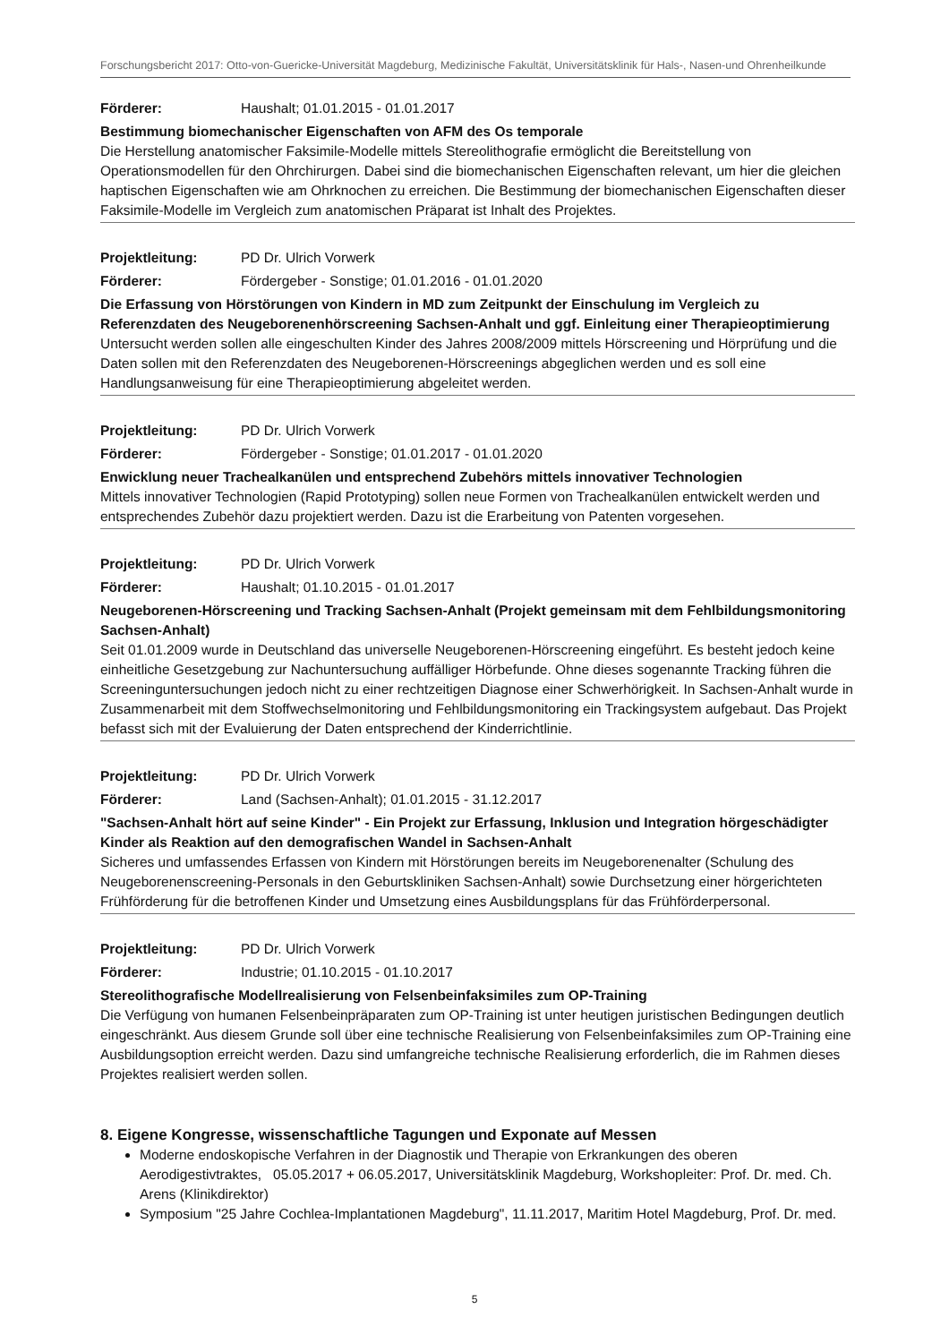Forschungsbericht 2017: Otto-von-Guericke-Universität Magdeburg, Medizinische Fakultät, Universitätsklinik für Hals-, Nasen-und Ohrenheilkunde
Förderer: Haushalt; 01.01.2015 - 01.01.2017
Bestimmung biomechanischer Eigenschaften von AFM des Os temporale
Die Herstellung anatomischer Faksimile-Modelle mittels Stereolithografie ermöglicht die Bereitstellung von Operationsmodellen für den Ohrchirurgen. Dabei sind die biomechanischen Eigenschaften relevant, um hier die gleichen haptischen Eigenschaften wie am Ohrknochen zu erreichen. Die Bestimmung der biomechanischen Eigenschaften dieser Faksimile-Modelle im Vergleich zum anatomischen Präparat ist Inhalt des Projektes.
Projektleitung: PD Dr. Ulrich Vorwerk
Förderer: Fördergeber - Sonstige; 01.01.2016 - 01.01.2020
Die Erfassung von Hörstörungen von Kindern in MD zum Zeitpunkt der Einschulung im Vergleich zu Referenzdaten des Neugeborenenhörscreening Sachsen-Anhalt und ggf. Einleitung einer Therapieoptimierung
Untersucht werden sollen alle eingeschulten Kinder des Jahres 2008/2009 mittels Hörscreening und Hörprüfung und die Daten sollen mit den Referenzdaten des Neugeborenen-Hörscreenings abgeglichen werden und es soll eine Handlungsanweisung für eine Therapieoptimierung abgeleitet werden.
Projektleitung: PD Dr. Ulrich Vorwerk
Förderer: Fördergeber - Sonstige; 01.01.2017 - 01.01.2020
Enwicklung neuer Trachealkanülen und entsprechend Zubehörs mittels innovativer Technologien
Mittels innovativer Technologien (Rapid Prototyping) sollen neue Formen von Trachealkanülen entwickelt werden und entsprechendes Zubehör dazu projektiert werden. Dazu ist die Erarbeitung von Patenten vorgesehen.
Projektleitung: PD Dr. Ulrich Vorwerk
Förderer: Haushalt; 01.10.2015 - 01.01.2017
Neugeborenen-Hörscreening und Tracking Sachsen-Anhalt (Projekt gemeinsam mit dem Fehlbildungsmonitoring Sachsen-Anhalt)
Seit 01.01.2009 wurde in Deutschland das universelle Neugeborenen-Hörscreening eingeführt. Es besteht jedoch keine einheitliche Gesetzgebung zur Nachuntersuchung auffälliger Hörbefunde. Ohne dieses sogenannte Tracking führen die Screeninguntersuchungen jedoch nicht zu einer rechtzeitigen Diagnose einer Schwerhörigkeit. In Sachsen-Anhalt wurde in Zusammenarbeit mit dem Stoffwechselmonitoring und Fehlbildungsmonitoring ein Trackingsystem aufgebaut. Das Projekt befasst sich mit der Evaluierung der Daten entsprechend der Kinderrichtlinie.
Projektleitung: PD Dr. Ulrich Vorwerk
Förderer: Land (Sachsen-Anhalt); 01.01.2015 - 31.12.2017
"Sachsen-Anhalt hört auf seine Kinder" - Ein Projekt zur Erfassung, Inklusion und Integration hörgeschädigter Kinder als Reaktion auf den demografischen Wandel in Sachsen-Anhalt
Sicheres und umfassendes Erfassen von Kindern mit Hörstörungen bereits im Neugeborenenalter (Schulung des Neugeborenenscreening-Personals in den Geburtskliniken Sachsen-Anhalt) sowie Durchsetzung einer hörgerichteten Frühförderung für die betroffenen Kinder und Umsetzung eines Ausbildungsplans für das Frühförderpersonal.
Projektleitung: PD Dr. Ulrich Vorwerk
Förderer: Industrie; 01.10.2015 - 01.10.2017
Stereolithografische Modellrealisierung von Felsenbeinfaksimiles zum OP-Training
Die Verfügung von humanen Felsenbeinpräparaten zum OP-Training ist unter heutigen juristischen Bedingungen deutlich eingeschränkt. Aus diesem Grunde soll über eine technische Realisierung von Felsenbeinfaksimiles zum OP-Training eine Ausbildungsoption erreicht werden. Dazu sind umfangreiche technische Realisierung erforderlich, die im Rahmen dieses Projektes realisiert werden sollen.
8. Eigene Kongresse, wissenschaftliche Tagungen und Exponate auf Messen
Moderne endoskopische Verfahren in der Diagnostik und Therapie von Erkrankungen des oberen Aerodigestivtraktes, 05.05.2017 + 06.05.2017, Universitätsklinik Magdeburg, Workshopleiter: Prof. Dr. med. Ch. Arens (Klinikdirektor)
Symposium "25 Jahre Cochlea-Implantationen Magdeburg", 11.11.2017, Maritim Hotel Magdeburg, Prof. Dr. med.
5